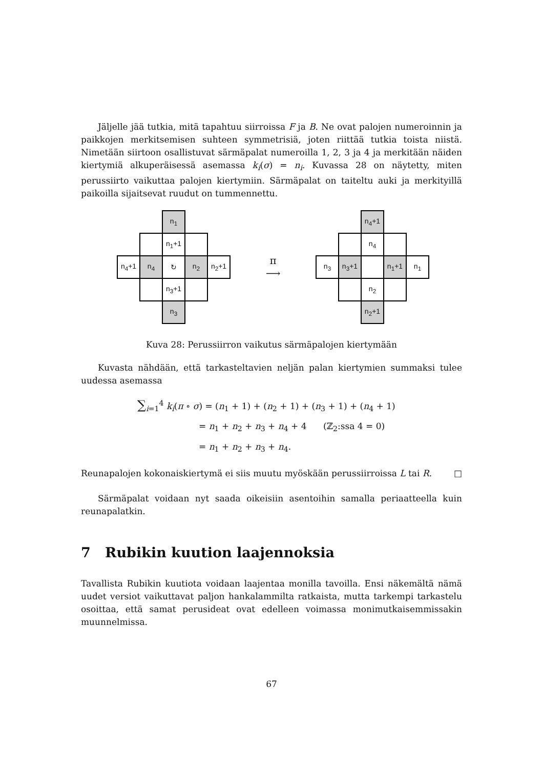Jäljelle jää tutkia, mitä tapahtuu siirroissa F ja B. Ne ovat palojen numeroinnin ja paikkojen merkitsemisen suhteen symmetrisiä, joten riittää tutkia toista niistä. Nimetään siirtoon osallistuvat särmäpalat numeroilla 1, 2, 3 ja 4 ja merkitään näiden kiertymiä alkuperäisessä asemassa k<sub>i</sub>(σ) = n<sub>i</sub>. Kuvassa 28 on näytetty, miten perussiirto vaikuttaa palojen kiertymiin. Särmäpalat on taiteltu auki ja merkityillä paikoilla sijaitsevat ruudut on tummennettu.
| | | n<sub>1</sub> | | |
| | | n<sub>1</sub>+1 | | |
| n<sub>4</sub>+1 | n<sub>4</sub> | ↻ | n<sub>2</sub> | n<sub>2</sub>+1 |
| | | n<sub>3</sub>+1 | | |
| | | n<sub>3</sub> | | |
π
⟶
| | | n<sub>4</sub>+1 | | |
| | | n<sub>4</sub> | | |
| n<sub>3</sub> | n<sub>3</sub>+1 | | n<sub>1</sub>+1 | n<sub>1</sub> |
| | | n<sub>2</sub> | | |
| | | n<sub>2</sub>+1 | | |
Kuva 28: Perussiirron vaikutus särmäpalojen kiertymään
Kuvasta nähdään, että tarkasteltavien neljän palan kiertymien summaksi tulee uudessa asemassa
∑<sub>i=1</sub><sup>4</sup> k<sub>i</sub>(π ∘ σ) = (n<sub>1</sub> + 1) + (n<sub>2</sub> + 1) + (n<sub>3</sub> + 1) + (n<sub>4</sub> + 1)
= n<sub>1</sub> + n<sub>2</sub> + n<sub>3</sub> + n<sub>4</sub> + 4 (ℤ<sub>2</sub>:ssa 4 = 0)
= n<sub>1</sub> + n<sub>2</sub> + n<sub>3</sub> + n<sub>4</sub>.
Reunapalojen kokonaiskiertymä ei siis muutu myöskään perussiirroissa L tai R. □
Särmäpalat voidaan nyt saada oikeisiin asentoihin samalla periaatteella kuin reunapalatkin.
7 Rubikin kuution laajennoksia
Tavallista Rubikin kuutiota voidaan laajentaa monilla tavoilla. Ensi näkemältä nämä uudet versiot vaikuttavat paljon hankalammilta ratkaista, mutta tarkempi tarkastelu osoittaa, että samat perusideat ovat edelleen voimassa monimutkaisemmissakin muunnelmissa.
67